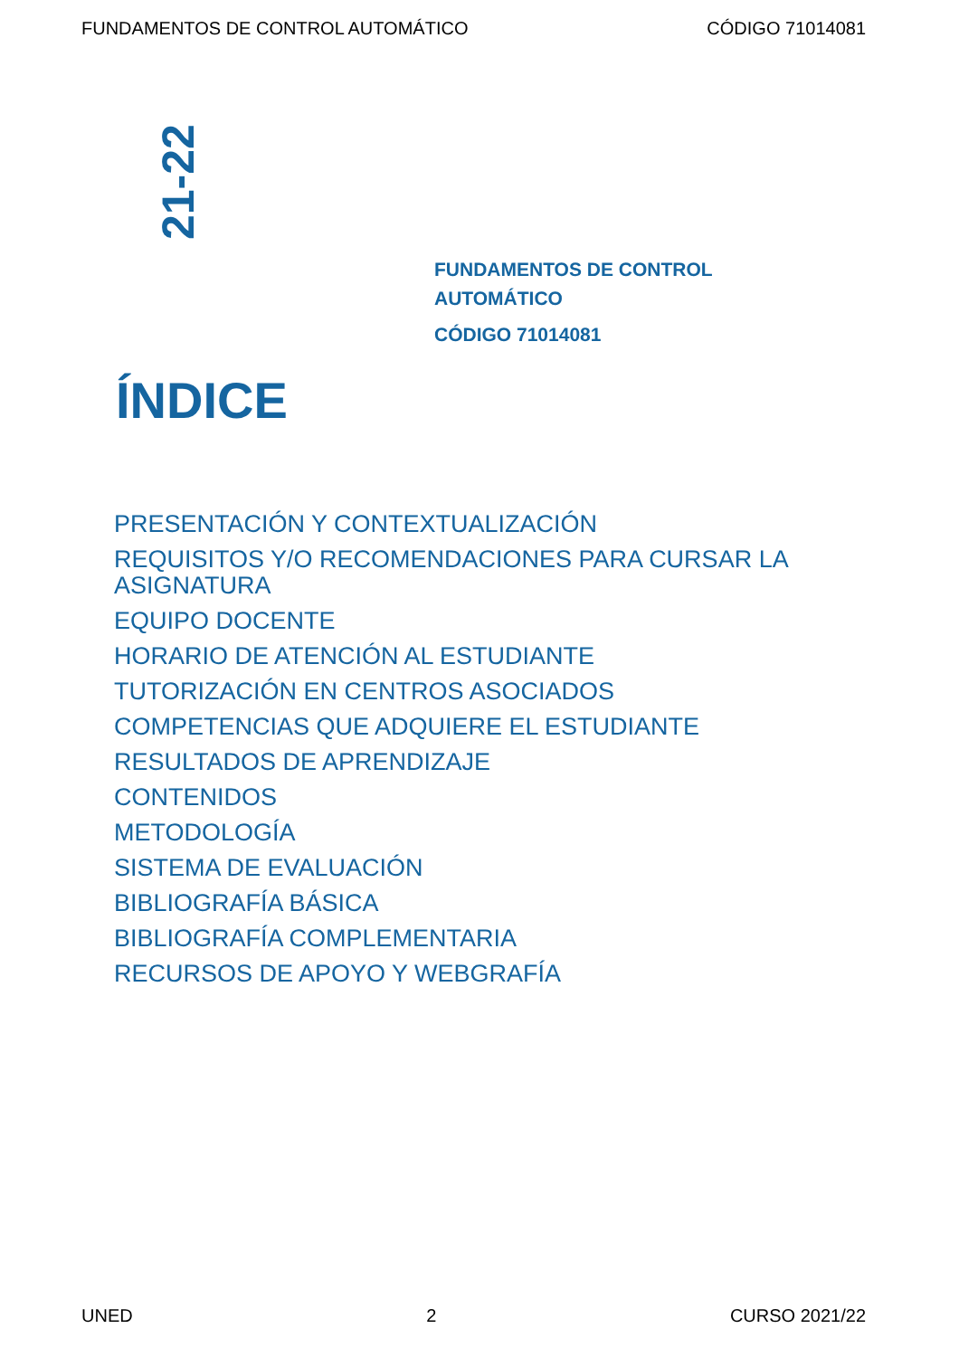FUNDAMENTOS DE CONTROL AUTOMÁTICO CÓDIGO 71014081
21-22
FUNDAMENTOS DE CONTROL
AUTOMÁTICO
CÓDIGO 71014081
ÍNDICE
PRESENTACIÓN Y CONTEXTUALIZACIÓN
REQUISITOS Y/O RECOMENDACIONES PARA CURSAR LA ASIGNATURA
EQUIPO DOCENTE
HORARIO DE ATENCIÓN AL ESTUDIANTE
TUTORIZACIÓN EN CENTROS ASOCIADOS
COMPETENCIAS QUE ADQUIERE EL ESTUDIANTE
RESULTADOS DE APRENDIZAJE
CONTENIDOS
METODOLOGÍA
SISTEMA DE EVALUACIÓN
BIBLIOGRAFÍA BÁSICA
BIBLIOGRAFÍA COMPLEMENTARIA
RECURSOS DE APOYO Y WEBGRAFÍA
UNED 2 CURSO 2021/22